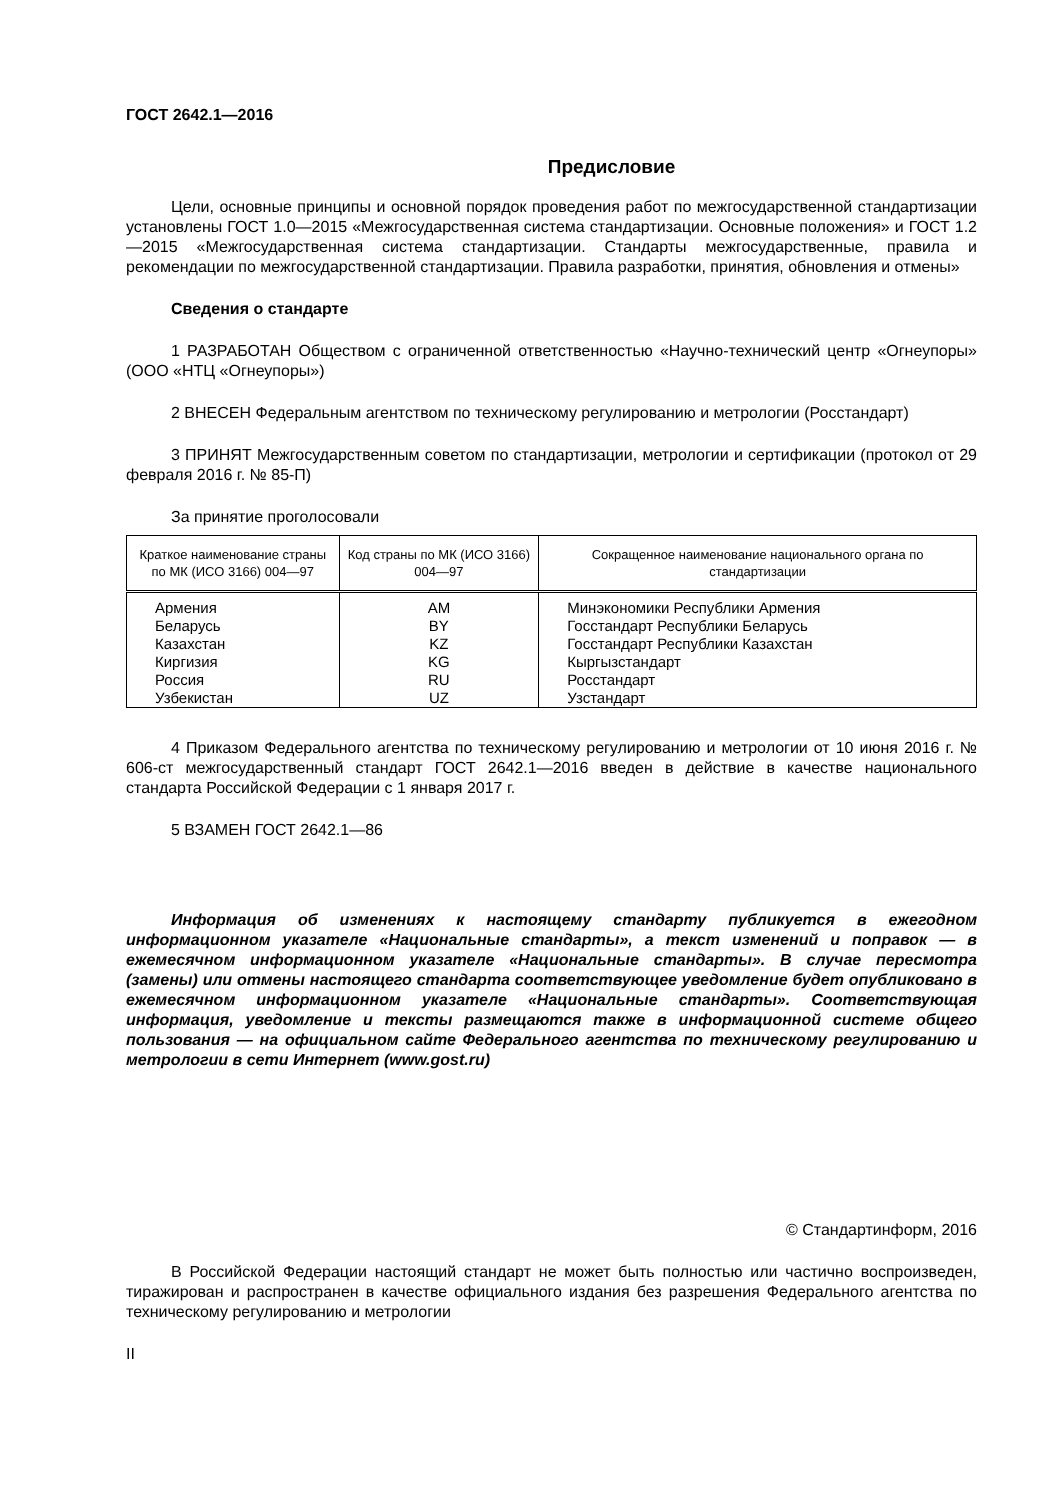ГОСТ 2642.1—2016
Предисловие
Цели, основные принципы и основной порядок проведения работ по межгосударственной стандартизации установлены ГОСТ 1.0—2015 «Межгосударственная система стандартизации. Основные положения» и ГОСТ 1.2—2015 «Межгосударственная система стандартизации. Стандарты межгосударственные, правила и рекомендации по межгосударственной стандартизации. Правила разработки, принятия, обновления и отмены»
Сведения о стандарте
1 РАЗРАБОТАН Обществом с ограниченной ответственностью «Научно-технический центр «Огнеупоры» (ООО «НТЦ «Огнеупоры»)
2 ВНЕСЕН Федеральным агентством по техническому регулированию и метрологии (Росстандарт)
3 ПРИНЯТ Межгосударственным советом по стандартизации, метрологии и сертификации (протокол от 29 февраля 2016 г. № 85-П)
За принятие проголосовали
| Краткое наименование страны по МК (ИСО 3166) 004—97 | Код страны по МК (ИСО 3166) 004—97 | Сокращенное наименование национального органа по стандартизации |
| --- | --- | --- |
| Армения | AM | Минэкономики Республики Армения |
| Беларусь | BY | Госстандарт Республики Беларусь |
| Казахстан | KZ | Госстандарт Республики Казахстан |
| Киргизия | KG | Кыргызстандарт |
| Россия | RU | Росстандарт |
| Узбекистан | UZ | Узстандарт |
4 Приказом Федерального агентства по техническому регулированию и метрологии от 10 июня 2016 г. № 606-ст межгосударственный стандарт ГОСТ 2642.1—2016 введен в действие в качестве национального стандарта Российской Федерации с 1 января 2017 г.
5 ВЗАМЕН ГОСТ 2642.1—86
Информация об изменениях к настоящему стандарту публикуется в ежегодном информационном указателе «Национальные стандарты», а текст изменений и поправок — в ежемесячном информационном указателе «Национальные стандарты». В случае пересмотра (замены) или отмены настоящего стандарта соответствующее уведомление будет опубликовано в ежемесячном информационном указателе «Национальные стандарты». Соответствующая информация, уведомление и тексты размещаются также в информационной системе общего пользования — на официальном сайте Федерального агентства по техническому регулированию и метрологии в сети Интернет (www.gost.ru)
© Стандартинформ, 2016
В Российской Федерации настоящий стандарт не может быть полностью или частично воспроизведен, тиражирован и распространен в качестве официального издания без разрешения Федерального агентства по техническому регулированию и метрологии
II